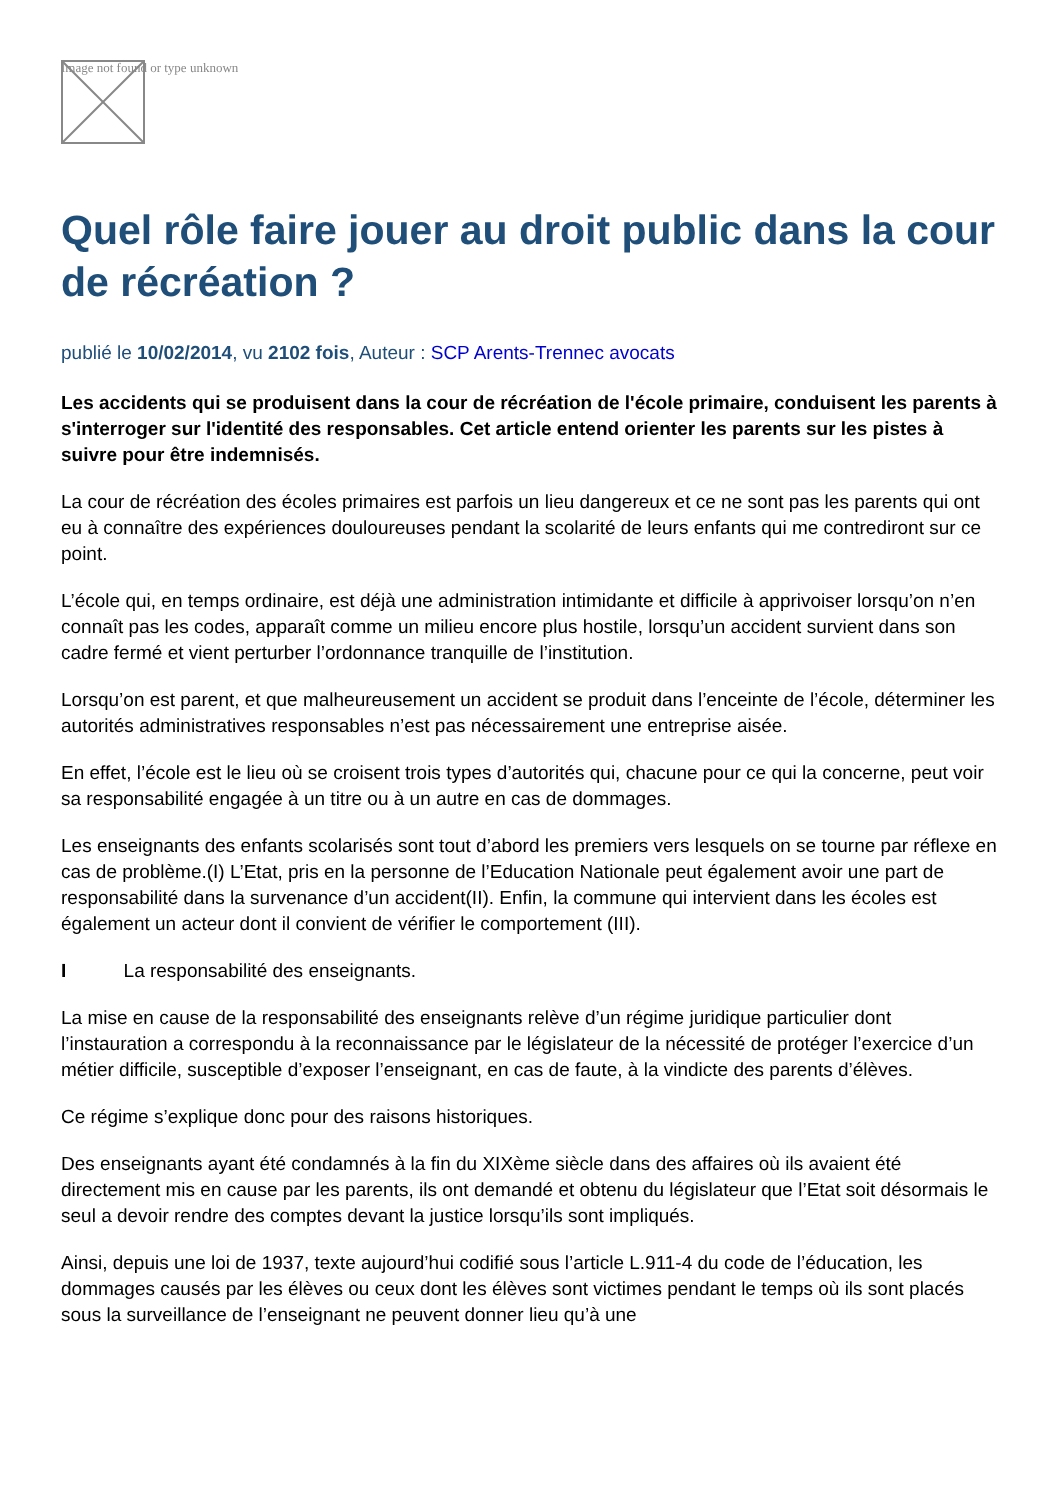Image not found or type unknown
Quel rôle faire jouer au droit public dans la cour de récréation ?
publié le 10/02/2014, vu 2102 fois, Auteur : SCP Arents-Trennec avocats
Les accidents qui se produisent dans la cour de récréation de l'école primaire, conduisent les parents à s'interroger sur l'identité des responsables. Cet article entend orienter les parents sur les pistes à suivre pour être indemnisés.
La cour de récréation des écoles primaires est parfois un lieu dangereux et ce ne sont pas les parents qui ont eu à connaître des expériences douloureuses pendant la scolarité de leurs enfants qui me contrediront sur ce point.
L’école qui, en temps ordinaire, est déjà une administration intimidante et difficile à apprivoiser lorsqu’on n’en connaît pas les codes, apparaît comme un milieu encore plus hostile, lorsqu’un accident survient dans son cadre fermé et vient perturber l’ordonnance tranquille de l’institution.
Lorsqu’on est parent, et que malheureusement un accident se produit dans l’enceinte de l’école, déterminer les autorités administratives responsables n’est pas nécessairement une entreprise aisée.
En effet, l’école est le lieu où se croisent trois types d’autorités qui, chacune pour ce qui la concerne, peut voir sa responsabilité engagée à un titre ou à un autre en cas de dommages.
Les enseignants des enfants scolarisés sont tout d’abord les premiers vers lesquels on se tourne par réflexe en cas de problème.(I) L’Etat, pris en la personne de l’Education Nationale peut également avoir une part de responsabilité dans la survenance d’un accident(II). Enfin, la commune qui intervient dans les écoles est également un acteur dont il convient de vérifier le comportement (III).
I La responsabilité des enseignants.
La mise en cause de la responsabilité des enseignants relève d’un régime juridique particulier dont l’instauration a correspondu à la reconnaissance par le législateur de la nécessité de protéger l’exercice d’un métier difficile, susceptible d’exposer l’enseignant, en cas de faute, à la vindicte des parents d’élèves.
Ce régime s’explique donc pour des raisons historiques.
Des enseignants ayant été condamnés à la fin du XIXème siècle dans des affaires où ils avaient été directement mis en cause par les parents, ils ont demandé et obtenu du législateur que l’Etat soit désormais le seul a devoir rendre des comptes devant la justice lorsqu’ils sont impliqués.
Ainsi, depuis une loi de 1937, texte aujourd’hui codifié sous l’article L.911-4 du code de l’éducation, les dommages causés par les élèves ou ceux dont les élèves sont victimes pendant le temps où ils sont placés sous la surveillance de l’enseignant ne peuvent donner lieu qu’à une